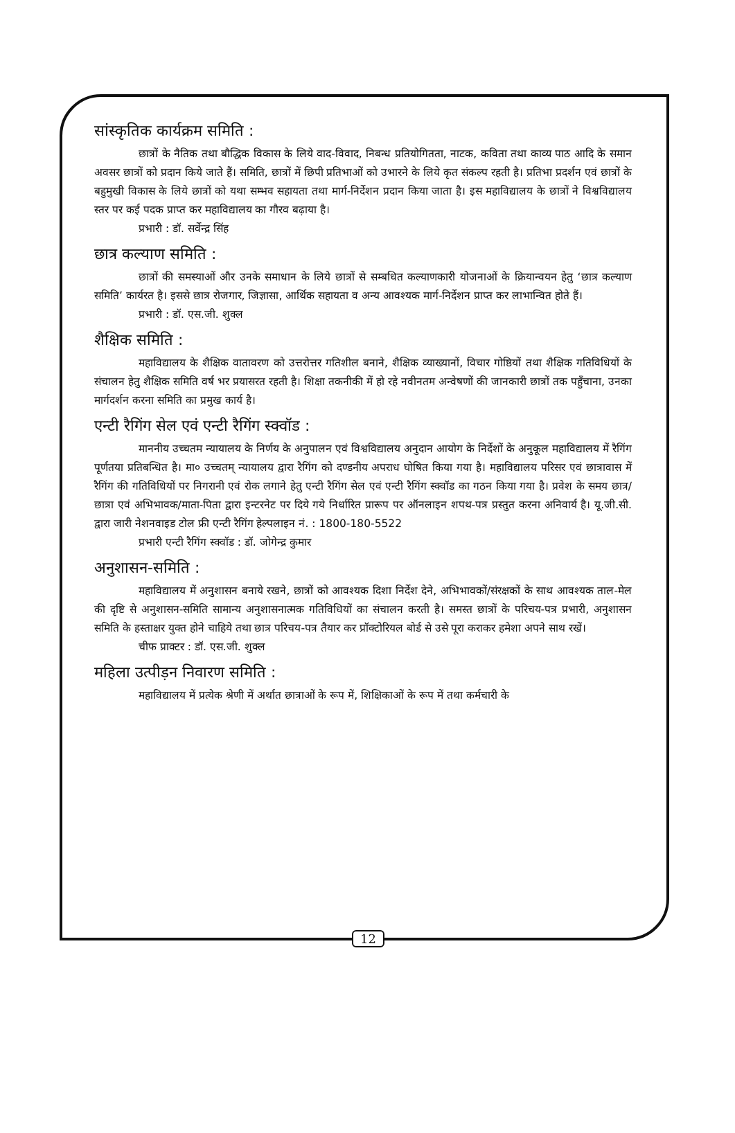सांस्कृतिक कार्यक्रम समिति :
छात्रों के नैतिक तथा बौद्धिक विकास के लिये वाद-विवाद, निबन्ध प्रतियोगितता, नाटक, कविता तथा काव्य पाठ आदि के समान अवसर छात्रों को प्रदान किये जाते हैं। समिति, छात्रों में छिपी प्रतिभाओं को उभारने के लिये कृत संकल्प रहती है। प्रतिभा प्रदर्शन एवं छात्रों के बहुमुखी विकास के लिये छात्रों को यथा सम्भव सहायता तथा मार्ग-निर्देशन प्रदान किया जाता है। इस महाविद्यालय के छात्रों ने विश्वविद्यालय स्तर पर कई पदक प्राप्त कर महाविद्यालय का गौरव बढ़ाया है।
प्रभारी : डॉ. सर्वेन्द्र सिंह
छात्र कल्याण समिति :
छात्रों की समस्याओं और उनके समाधान के लिये छात्रों से सम्बधित कल्याणकारी योजनाओं के क्रियान्वयन हेतु ‘छात्र कल्याण समिति’ कार्यरत है। इससे छात्र रोजगार, जिज्ञासा, आर्थिक सहायता व अन्य आवश्यक मार्ग-निर्देशन प्राप्त कर लाभान्वित होते हैं।
प्रभारी : डॉ. एस.जी. शुक्ल
शैक्षिक समिति :
महाविद्यालय के शैक्षिक वातावरण को उत्तरोत्तर गतिशील बनाने, शैक्षिक व्याख्यानों, विचार गोष्ठियों तथा शैक्षिक गतिविधियों के संचालन हेतु शैक्षिक समिति वर्ष भर प्रयासरत रहती है। शिक्षा तकनीकी में हो रहे नवीनतम अन्वेषणों की जानकारी छात्रों तक पहुँचाना, उनका मार्गदर्शन करना समिति का प्रमुख कार्य है।
एन्टी रैगिंग सेल एवं एन्टी रैगिंग स्क्वॉड :
माननीय उच्चतम न्यायालय के निर्णय के अनुपालन एवं विश्वविद्यालय अनुदान आयोग के निर्देशों के अनुकूल महाविद्यालय में रैगिंग पूर्णतया प्रतिबन्धित है। मा० उच्चतम् न्यायालय द्वारा रैगिंग को दण्डनीय अपराध घोषित किया गया है। महाविद्यालय परिसर एवं छात्रावास में रैगिंग की गतिविधियों पर निगरानी एवं रोक लगाने हेतु एन्टी रैगिंग सेल एवं एन्टी रैगिंग स्क्वॉड का गठन किया गया है। प्रवेश के समय छात्र/छात्रा एवं अभिभावक/माता-पिता द्वारा इन्टरनेट पर दिये गये निर्धारित प्रारूप पर ऑनलाइन शपथ-पत्र प्रस्तुत करना अनिवार्य है। यू.जी.सी. द्वारा जारी नेशनवाइड टोल फ्री एन्टी रैगिंग हेल्पलाइन नं. : 1800-180-5522
प्रभारी एन्टी रैगिंग स्क्वॉड : डॉ. जोगेन्द्र कुमार
अनुशासन-समिति :
महाविद्यालय में अनुशासन बनाये रखने, छात्रों को आवश्यक दिशा निर्देश देने, अभिभावकों/संरक्षकों के साथ आवश्यक ताल-मेल की दृष्टि से अनुशासन-समिति सामान्य अनुशासनात्मक गतिविधियों का संचालन करती है। समस्त छात्रों के परिचय-पत्र प्रभारी, अनुशासन समिति के हस्ताक्षर युक्त होने चाहिये तथा छात्र परिचय-पत्र तैयार कर प्रॉक्टोरियल बोर्ड से उसे पूरा कराकर हमेशा अपने साथ रखें।
चीफ प्राक्टर : डॉ. एस.जी. शुक्ल
महिला उत्पीड़न निवारण समिति :
महाविद्यालय में प्रत्येक श्रेणी में अर्थात छात्राओं के रूप में, शिक्षिकाओं के रूप में तथा कर्मचारी के
12